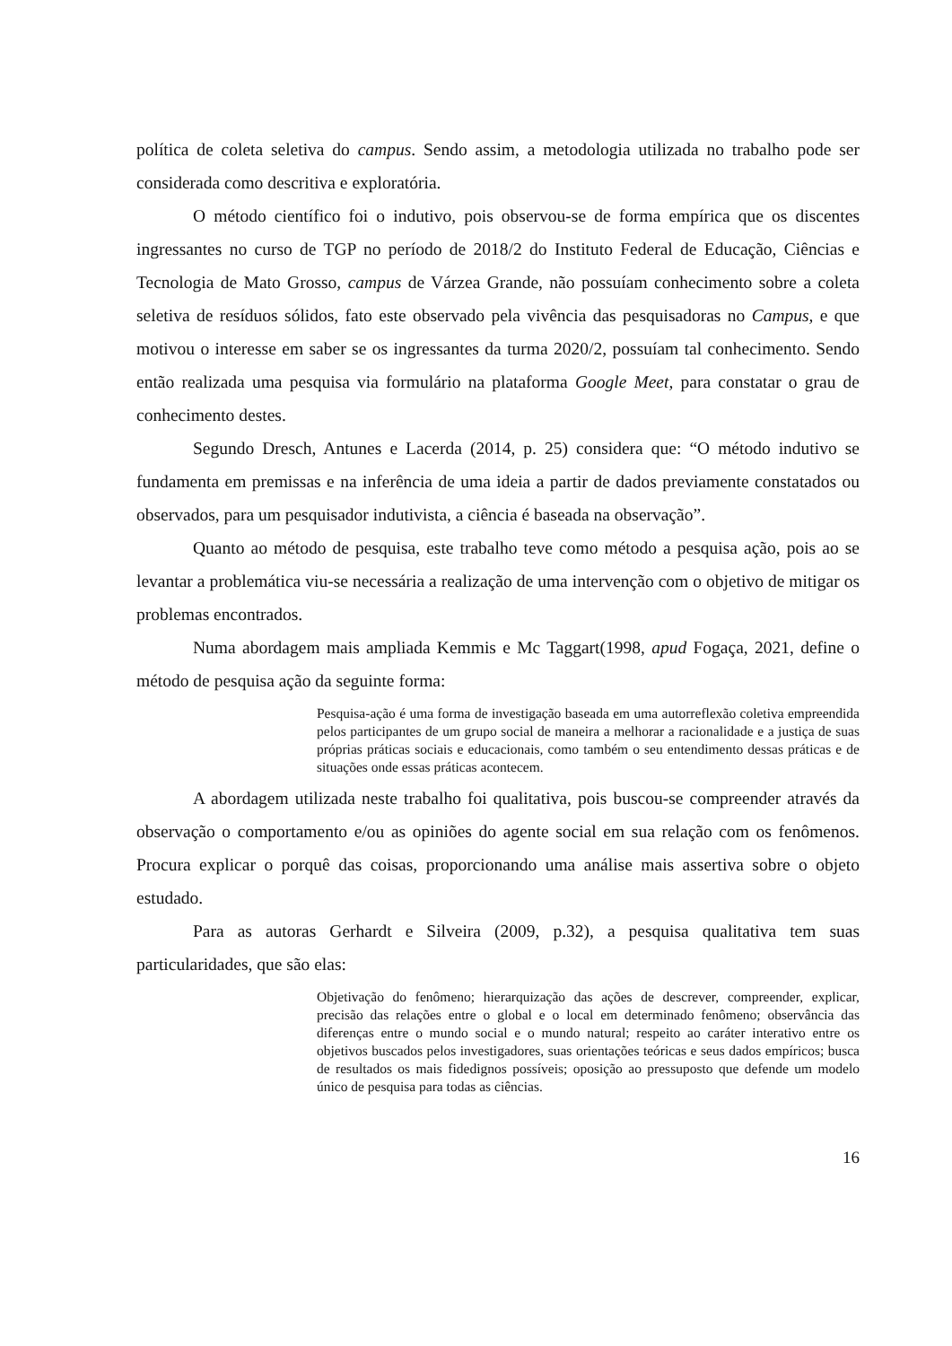política de coleta seletiva do campus. Sendo assim, a metodologia utilizada no trabalho pode ser considerada como descritiva e exploratória.
O método científico foi o indutivo, pois observou-se de forma empírica que os discentes ingressantes no curso de TGP no período de 2018/2 do Instituto Federal de Educação, Ciências e Tecnologia de Mato Grosso, campus de Várzea Grande, não possuíam conhecimento sobre a coleta seletiva de resíduos sólidos, fato este observado pela vivência das pesquisadoras no Campus, e que motivou o interesse em saber se os ingressantes da turma 2020/2, possuíam tal conhecimento. Sendo então realizada uma pesquisa via formulário na plataforma Google Meet, para constatar o grau de conhecimento destes.
Segundo Dresch, Antunes e Lacerda (2014, p. 25) considera que: “O método indutivo se fundamenta em premissas e na inferência de uma ideia a partir de dados previamente constatados ou observados, para um pesquisador indutivista, a ciência é baseada na observação”.
Quanto ao método de pesquisa, este trabalho teve como método a pesquisa ação, pois ao se levantar a problemática viu-se necessária a realização de uma intervenção com o objetivo de mitigar os problemas encontrados.
Numa abordagem mais ampliada Kemmis e Mc Taggart(1998, apud Fogaça, 2021, define o método de pesquisa ação da seguinte forma:
Pesquisa-ação é uma forma de investigação baseada em uma autorreflexão coletiva empreendida pelos participantes de um grupo social de maneira a melhorar a racionalidade e a justiça de suas próprias práticas sociais e educacionais, como também o seu entendimento dessas práticas e de situações onde essas práticas acontecem.
A abordagem utilizada neste trabalho foi qualitativa, pois buscou-se compreender através da observação o comportamento e/ou as opiniões do agente social em sua relação com os fenômenos. Procura explicar o porquê das coisas, proporcionando uma análise mais assertiva sobre o objeto estudado.
Para as autoras Gerhardt e Silveira (2009, p.32), a pesquisa qualitativa tem suas particularidades, que são elas:
Objetivação do fenômeno; hierarquização das ações de descrever, compreender, explicar, precisão das relações entre o global e o local em determinado fenômeno; observância das diferenças entre o mundo social e o mundo natural; respeito ao caráter interativo entre os objetivos buscados pelos investigadores, suas orientações teóricas e seus dados empíricos; busca de resultados os mais fidedignos possíveis; oposição ao pressuposto que defende um modelo único de pesquisa para todas as ciências.
16